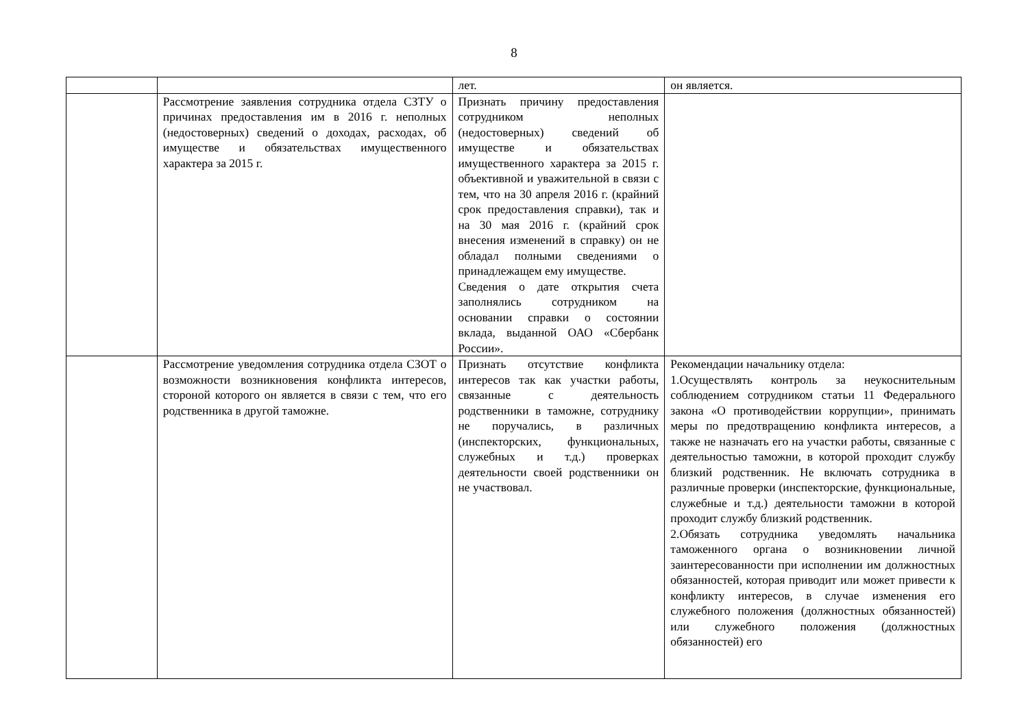8
| | | лет. | он является. |
| | Рассмотрение заявления сотрудника отдела СЗТУ о причинах предоставления им в 2016 г. неполных (недостоверных) сведений о доходах, расходах, об имуществе и обязательствах имущественного характера за 2015 г. | Признать причину предоставления сотрудником неполных (недостоверных) сведений об имуществе и обязательствах имущественного характера за 2015 г. объективной и уважительной в связи с тем, что на 30 апреля 2016 г. (крайний срок предоставления справки), так и на 30 мая 2016 г. (крайний срок внесения изменений в справку) он не обладал полными сведениями о принадлежащем ему имуществе. Сведения о дате открытия счета заполнялись сотрудником на основании справки о состоянии вклада, выданной ОАО «Сбербанк России». | |
| | Рассмотрение уведомления сотрудника отдела СЗОТ о возможности возникновения конфликта интересов, стороной которого он является в связи с тем, что его родственника в другой таможне. | Признать отсутствие конфликта интересов так как участки работы, связанные с деятельность родственники в таможне, сотруднику не поручались, в различных (инспекторских, функциональных, служебных и т.д.) проверках деятельности своей родственники он не участвовал. | Рекомендации начальнику отдела: 1.Осуществлять контроль за неукоснительным соблюдением сотрудником статьи 11 Федерального закона «О противодействии коррупции», принимать меры по предотвращению конфликта интересов, а также не назначать его на участки работы, связанные с деятельностью таможни, в которой проходит службу близкий родственник. Не включать сотрудника в различные проверки (инспекторские, функциональные, служебные и т.д.) деятельности таможни в которой проходит службу близкий родственник. 2.Обязать сотрудника уведомлять начальника таможенного органа о возникновении личной заинтересованности при исполнении им должностных обязанностей, которая приводит или может привести к конфликту интересов, в случае изменения его служебного положения (должностных обязанностей) или служебного положения (должностных обязанностей) его |